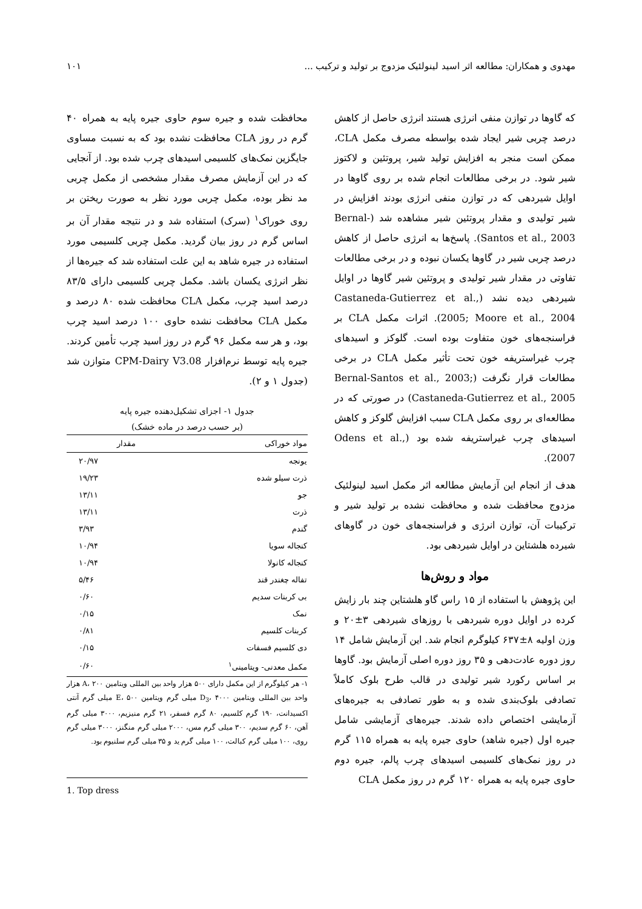مهدوی و همکاران: مطالعه اثر اسید لینولئیک مزدوج بر تولید و ترکیب ... ۱۰۱
که گاوها در توازن منفی انرژی هستند انرژی حاصل از کاهش درصد چربی شیر ایجاد شده بواسطه مصرف مکمل CLA، ممکن است منجر به افزایش تولید شیر، پروتئین و لاکتوز شیر شود. در برخی مطالعات انجام شده بر روی گاوها در اوایل شیردهی که در توازن منفی انرژی بودند افزایش در شیر تولیدی و مقدار پروتئین شیر مشاهده شد (Bernal-Santos et al., 2003). پاسخ‌ها به انرژی حاصل از کاهش درصد چربی شیر در گاوها یکسان نبوده و در برخی مطالعات تفاوتی در مقدار شیر تولیدی و پروتئین شیر گاوها در اوایل شیردهی دیده نشد (Castaneda-Gutierrez et al., 2005; Moore et al., 2004). اثرات مکمل CLA بر فراسنجه‌های خون متفاوت بوده است. گلوکز و اسیدهای چرب غیراستریفه خون تحت تأثیر مکمل CLA در برخی مطالعات قرار نگرفت (Bernal-Santos et al., 2003; Castaneda-Gutierrez et al., 2005) در صورتی که در مطالعه‌ای بر روی مکمل CLA سبب افزایش گلوکز و کاهش اسیدهای چرب غیراستریفه شده بود (Odens et al., 2007).
هدف از انجام این آزمایش مطالعه اثر مکمل اسید لینولئیک مزدوج محافظت شده و محافظت نشده بر تولید شیر و ترکیبات آن، توازن انرژی و فراسنجه‌های خون در گاوهای شیرده هلشتاین در اوایل شیردهی بود.
مواد و روش‌ها
این پژوهش با استفاده از ۱۵ راس گاو هلشتاین چند بار زایش کرده در اوایل دوره شیردهی با روزهای شیردهی ۳±۲۰ و وزن اولیه ۸±۶۳۷ کیلوگرم انجام شد. این آزمایش شامل ۱۴ روز دوره عادت‌دهی و ۳۵ روز دوره اصلی آزمایش بود. گاوها بر اساس رکورد شیر تولیدی در قالب طرح بلوک کاملاً تصادفی بلوک‌بندی شده و به طور تصادفی به جیره‌های آزمایشی اختصاص داده شدند. جیره‌های آزمایشی شامل جیره اول (جیره شاهد) حاوی جیره پایه به همراه ۱۱۵ گرم در روز نمک‌های کلسیمی اسیدهای چرب پالم، جیره دوم حاوی جیره پایه به همراه ۱۲۰ گرم در روز مکمل CLA
محافظت شده و جیره سوم حاوی جیره پایه به همراه ۴۰ گرم در روز CLA محافظت نشده بود که به نسبت مساوی جایگزین نمک‌های کلسیمی اسیدهای چرب شده بود. از آنجایی که در این آزمایش مصرف مقدار مشخصی از مکمل چربی مد نظر بوده، مکمل چربی مورد نظر به صورت ریختن بر روی خوراک<sup>۱</sup> (سرک) استفاده شد و در نتیجه مقدار آن بر اساس گرم در روز بیان گردید. مکمل چربی کلسیمی مورد استفاده در جیره شاهد به این علت استفاده شد که جیره‌ها از نظر انرژی یکسان باشد. مکمل چربی کلسیمی دارای ۸۳/۵ درصد اسید چرب، مکمل CLA محافظت شده ۸۰ درصد و مکمل CLA محافظت نشده حاوی ۱۰۰ درصد اسید چرب بود، و هر سه مکمل ۹۶ گرم در روز اسید چرب تأمین کردند. جیره پایه توسط نرم‌افزار CPM-Dairy V3.08 متوازن شد (جدول ۱ و ۲).
جدول ۱- اجزای تشکیل‌دهنده جیره پایه
(بر حسب درصد در ماده خشک)
| مواد خوراکی | مقدار |
| --- | --- |
| یونجه | ۲۰/۹۷ |
| ذرت سیلو شده | ۱۹/۲۳ |
| جو | ۱۳/۱۱ |
| ذرت | ۱۳/۱۱ |
| گندم | ۳/۹۳ |
| کنجاله سویا | ۱۰/۹۴ |
| کنجاله کانولا | ۱۰/۹۴ |
| تفاله چغندر قند | ۵/۴۶ |
| بی کربنات سدیم | ۰/۶۰ |
| نمک | ۰/۱۵ |
| کربنات کلسیم | ۰/۸۱ |
| دی کلسیم فسفات | ۰/۱۵ |
| مکمل معدنی- ویتامینی<sup>۱</sup> | ۰/۶۰ |
۱- هر کیلوگرم از این مکمل دارای ۵۰۰ هزار واحد بین المللی ویتامین A، ۲۰۰ هزار واحد بین المللی ویتامین D<sub>3</sub>، ۴۰۰۰ میلی گرم ویتامین E، ۵۰۰ میلی گرم آنتی اکسیدانت، ۱۹۰ گرم کلسیم، ۸۰ گرم فسفر، ۲۱ گرم منیزیم، ۳۰۰۰ میلی گرم آهن، ۶۰ گرم سدیم، ۳۰۰ میلی گرم مس، ۲۰۰۰ میلی گرم منگنز، ۳۰۰۰ میلی گرم روی، ۱۰۰ میلی گرم کبالت، ۱۰۰ میلی گرم ید و ۳۵ میلی گرم سلنیوم بود.
1. Top dress